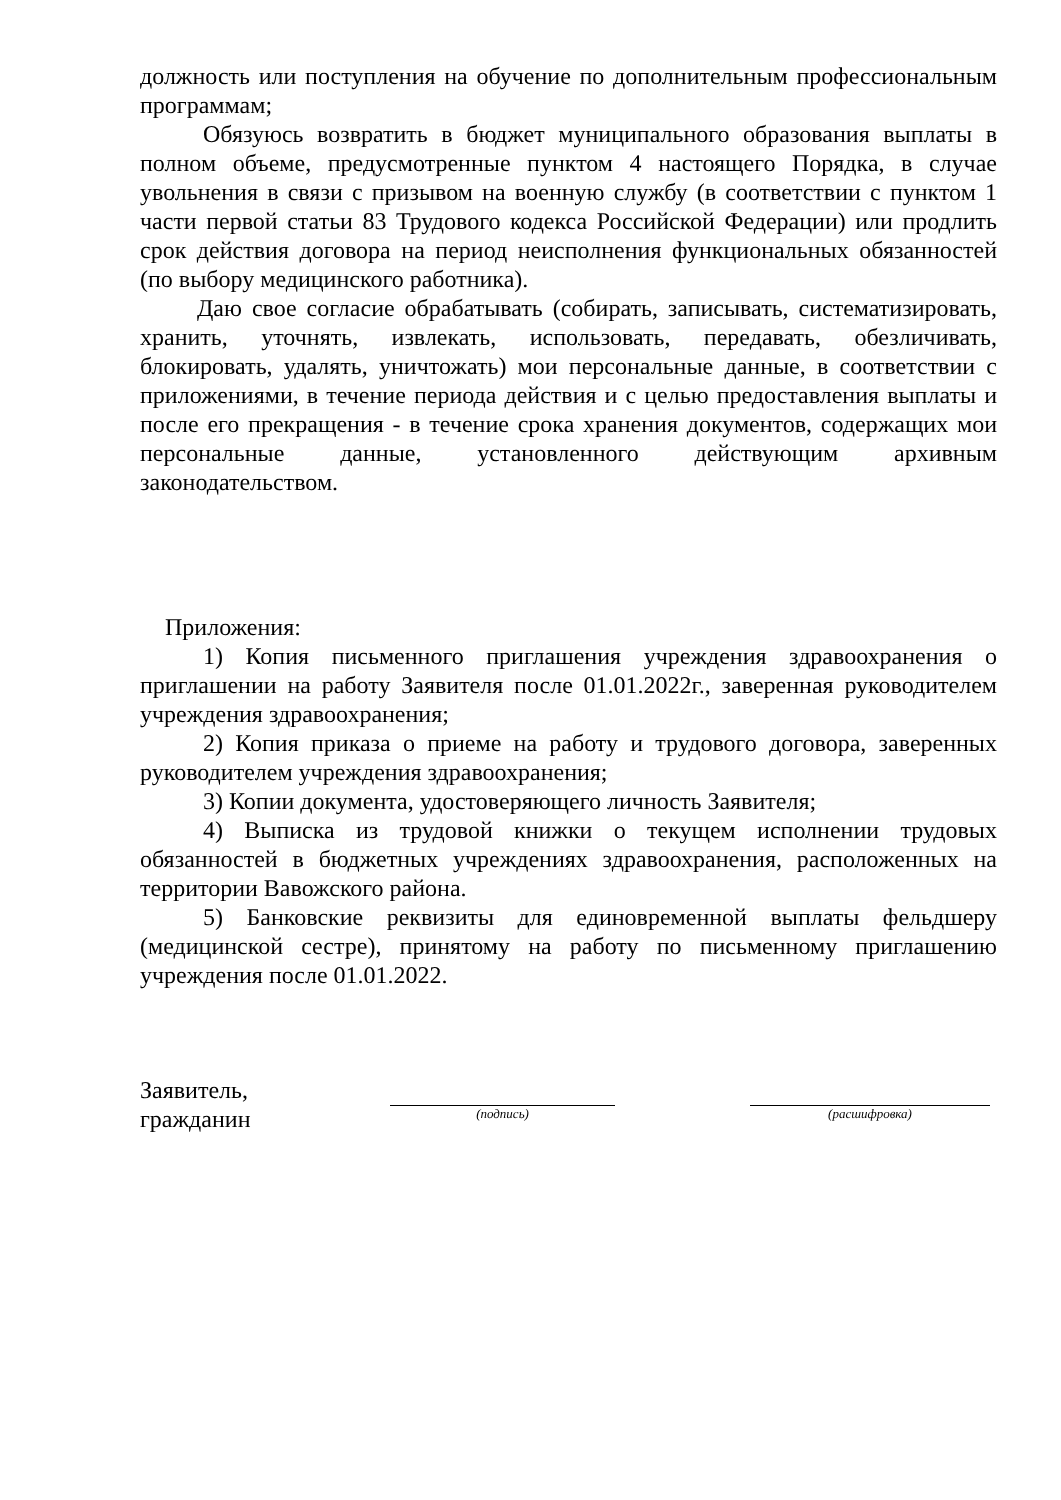должность или поступления на обучение по дополнительным профессиональным программам;
Обязуюсь возвратить в бюджет муниципального образования выплаты в полном объеме, предусмотренные пунктом 4 настоящего Порядка, в случае увольнения в связи с призывом на военную службу (в соответствии с пунктом 1 части первой статьи 83 Трудового кодекса Российской Федерации) или продлить срок действия договора на период неисполнения функциональных обязанностей (по выбору медицинского работника).
Даю свое согласие обрабатывать (собирать, записывать, систематизировать, хранить, уточнять, извлекать, использовать, передавать, обезличивать, блокировать, удалять, уничтожать) мои персональные данные, в соответствии с приложениями, в течение периода действия и с целью предоставления выплаты и после его прекращения - в течение срока хранения документов, содержащих мои персональные данные, установленного действующим архивным законодательством.
Приложения:
1) Копия письменного приглашения учреждения здравоохранения о приглашении на работу Заявителя после 01.01.2022г., заверенная руководителем учреждения здравоохранения;
2) Копия приказа о приеме на работу и трудового договора, заверенных руководителем учреждения здравоохранения;
3) Копии документа, удостоверяющего личность Заявителя;
4) Выписка из трудовой книжки о текущем исполнении трудовых обязанностей в бюджетных учреждениях здравоохранения, расположенных на территории Вавожского района.
5) Банковские реквизиты для единовременной выплаты фельдшеру (медицинской сестре), принятому на работу по письменному приглашению учреждения после 01.01.2022.
Заявитель,
гражданин
(подпись) (расшифровка)